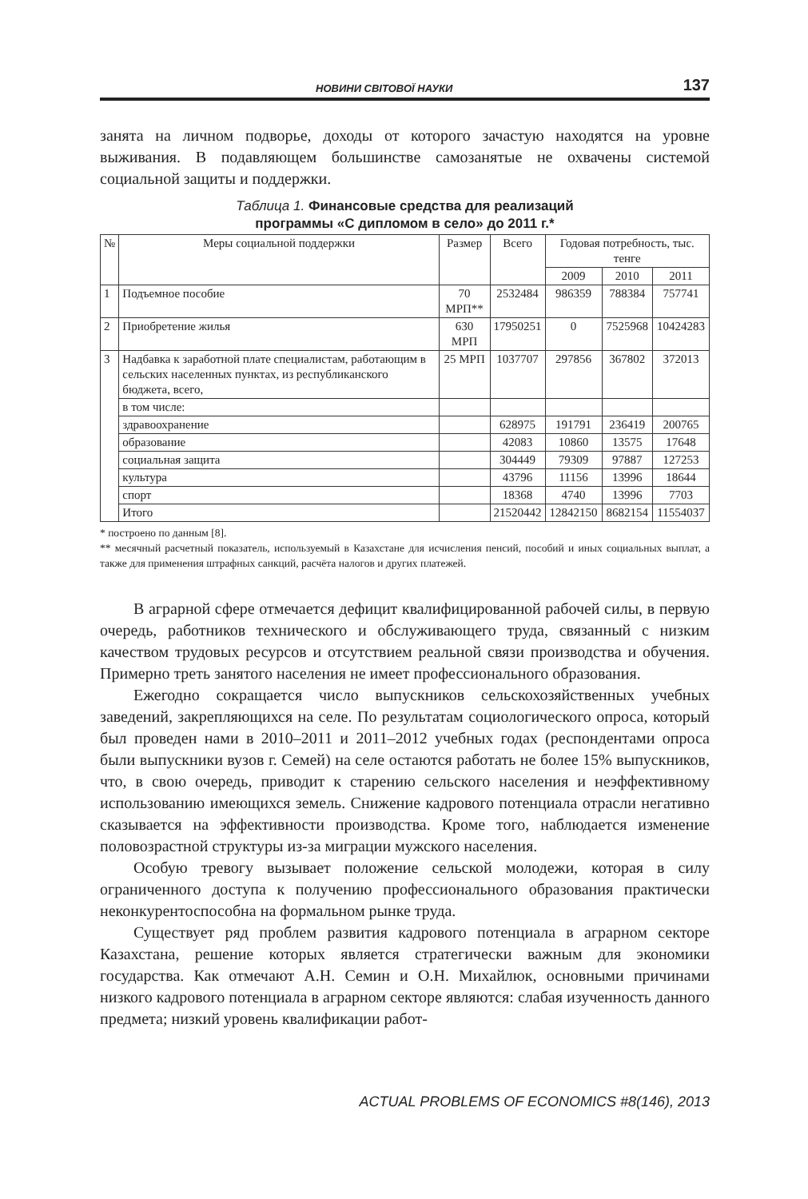НОВИНИ СВІТОВОЇ НАУКИ 137
занята на личном подворье, доходы от которого зачастую находятся на уровне выживания. В подавляющем большинстве самозанятые не охвачены системой социальной защиты и поддержки.
Таблица 1. Финансовые средства для реализаций
программы «С дипломом в село» до 2011 г.*
| № | Меры социальной поддержки | Размер | Всего | Годовая потребность, тыс. тенге | | |
| --- | --- | --- | --- | --- | --- | --- |
| | | | | 2009 | 2010 | 2011 |
| 1 | Подъемное пособие | 70 МРП** | 2532484 | 986359 | 788384 | 757741 |
| 2 | Приобретение жилья | 630 МРП | 17950251 | 0 | 7525968 | 10424283 |
| 3 | Надбавка к заработной плате специалистам, работающим в сельских населенных пунктах, из республиканского бюджета, всего, | 25 МРП | 1037707 | 297856 | 367802 | 372013 |
| | в том числе: | | | | | |
| | здравоохранение | | 628975 | 191791 | 236419 | 200765 |
| | образование | | 42083 | 10860 | 13575 | 17648 |
| | социальная защита | | 304449 | 79309 | 97887 | 127253 |
| | культура | | 43796 | 11156 | 13996 | 18644 |
| | спорт | | 18368 | 4740 | 13996 | 7703 |
| | Итого | | 21520442 | 12842150 | 8682154 | 11554037 |
* построено по данным [8].
** месячный расчетный показатель, используемый в Казахстане для исчисления пенсий, пособий и иных социальных выплат, а также для применения штрафных санкций, расчёта налогов и других платежей.
В аграрной сфере отмечается дефицит квалифицированной рабочей силы, в первую очередь, работников технического и обслуживающего труда, связанный с низким качеством трудовых ресурсов и отсутствием реальной связи производства и обучения. Примерно треть занятого населения не имеет профессионального образования.
Ежегодно сокращается число выпускников сельскохозяйственных учебных заведений, закрепляющихся на селе. По результатам социологического опроса, который был проведен нами в 2010–2011 и 2011–2012 учебных годах (респондентами опроса были выпускники вузов г. Семей) на селе остаются работать не более 15% выпускников, что, в свою очередь, приводит к старению сельского населения и неэффективному использованию имеющихся земель. Снижение кадрового потенциала отрасли негативно сказывается на эффективности производства. Кроме того, наблюдается изменение половозрастной структуры из-за миграции мужского населения.
Особую тревогу вызывает положение сельской молодежи, которая в силу ограниченного доступа к получению профессионального образования практически неконкурентоспособна на формальном рынке труда.
Существует ряд проблем развития кадрового потенциала в аграрном секторе Казахстана, решение которых является стратегически важным для экономики государства. Как отмечают А.Н. Семин и О.Н. Михайлюк, основными причинами низкого кадрового потенциала в аграрном секторе являются: слабая изученность данного предмета; низкий уровень квалификации работ-
ACTUAL PROBLEMS OF ECONOMICS #8(146), 2013